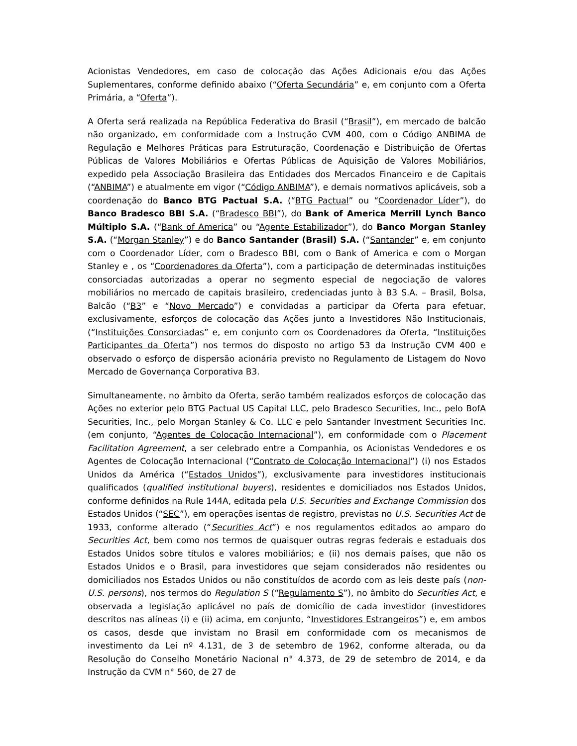Acionistas Vendedores, em caso de colocação das Ações Adicionais e/ou das Ações Suplementares, conforme definido abaixo (“Oferta Secundária” e, em conjunto com a Oferta Primária, a “Oferta”).
A Oferta será realizada na República Federativa do Brasil (“Brasil”), em mercado de balcão não organizado, em conformidade com a Instrução CVM 400, com o Código ANBIMA de Regulação e Melhores Práticas para Estruturação, Coordenação e Distribuição de Ofertas Públicas de Valores Mobiliários e Ofertas Públicas de Aquisição de Valores Mobiliários, expedido pela Associação Brasileira das Entidades dos Mercados Financeiro e de Capitais (“ANBIMA”) e atualmente em vigor (“Código ANBIMA”), e demais normativos aplicáveis, sob a coordenação do Banco BTG Pactual S.A. (“BTG Pactual” ou “Coordenador Líder”), do Banco Bradesco BBI S.A. (“Bradesco BBI”), do Bank of America Merrill Lynch Banco Múltiplo S.A. (“Bank of America” ou “Agente Estabilizador”), do Banco Morgan Stanley S.A. (“Morgan Stanley”) e do Banco Santander (Brasil) S.A. (“Santander” e, em conjunto com o Coordenador Líder, com o Bradesco BBI, com o Bank of America e com o Morgan Stanley e , os “Coordenadores da Oferta”), com a participação de determinadas instituições consorciadas autorizadas a operar no segmento especial de negociação de valores mobiliários no mercado de capitais brasileiro, credenciadas junto à B3 S.A. – Brasil, Bolsa, Balcão (“B3” e “Novo Mercado”) e convidadas a participar da Oferta para efetuar, exclusivamente, esforços de colocação das Ações junto a Investidores Não Institucionais, (“Instituições Consorciadas” e, em conjunto com os Coordenadores da Oferta, “Instituições Participantes da Oferta”) nos termos do disposto no artigo 53 da Instrução CVM 400 e observado o esforço de dispersão acionária previsto no Regulamento de Listagem do Novo Mercado de Governança Corporativa B3.
Simultaneamente, no âmbito da Oferta, serão também realizados esforços de colocação das Ações no exterior pelo BTG Pactual US Capital LLC, pelo Bradesco Securities, Inc., pelo BofA Securities, Inc., pelo Morgan Stanley & Co. LLC e pelo Santander Investment Securities Inc. (em conjunto, “Agentes de Colocação Internacional”), em conformidade com o Placement Facilitation Agreement, a ser celebrado entre a Companhia, os Acionistas Vendedores e os Agentes de Colocação Internacional (“Contrato de Colocação Internacional”) (i) nos Estados Unidos da América (“Estados Unidos”), exclusivamente para investidores institucionais qualificados (qualified institutional buyers), residentes e domiciliados nos Estados Unidos, conforme definidos na Rule 144A, editada pela U.S. Securities and Exchange Commission dos Estados Unidos (“SEC”), em operações isentas de registro, previstas no U.S. Securities Act de 1933, conforme alterado (“Securities Act”) e nos regulamentos editados ao amparo do Securities Act, bem como nos termos de quaisquer outras regras federais e estaduais dos Estados Unidos sobre títulos e valores mobiliários; e (ii) nos demais países, que não os Estados Unidos e o Brasil, para investidores que sejam considerados não residentes ou domiciliados nos Estados Unidos ou não constituídos de acordo com as leis deste país (non-U.S. persons), nos termos do Regulation S (“Regulamento S”), no âmbito do Securities Act, e observada a legislação aplicável no país de domicílio de cada investidor (investidores descritos nas alíneas (i) e (ii) acima, em conjunto, “Investidores Estrangeiros”) e, em ambos os casos, desde que invistam no Brasil em conformidade com os mecanismos de investimento da Lei nº 4.131, de 3 de setembro de 1962, conforme alterada, ou da Resolução do Conselho Monetário Nacional n° 4.373, de 29 de setembro de 2014, e da Instrução da CVM n° 560, de 27 de